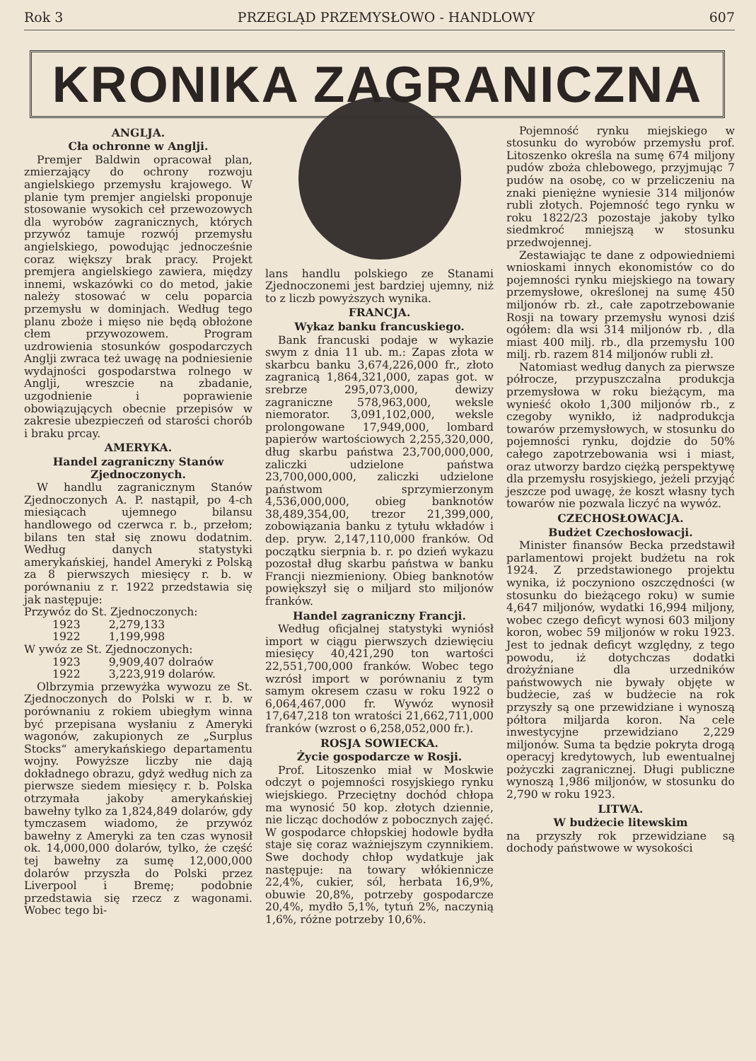Rok 3 PRZEGLĄD PRZEMYSŁOWO - HANDLOWY 607
KRONIKA ZAGRANICZNA
ANGLJA.
Cła ochronne w Anglji.
Premjer Baldwin opracował plan, zmierzający do ochrony rozwoju angielskiego przemysłu krajowego. W planie tym premjer angielski proponuje stosowanie wysokich ceł przewozowych dla wyrobów zagranicznych, których przywóz tamuje rozwój przemysłu angielskiego, powodując jednocześnie coraz większy brak pracy. Projekt premjera angielskiego zawiera, między innemi, wskazówki co do metod, jakie należy stosować w celu poparcia przemysłu w dominjach. Według tego planu zboże i mięso nie będą obłożone cłem przywozowem. Program uzdrowienia stosunków gospodarczych Anglji zwraca też uwagę na podniesienie wydajności gospodarstwa rolnego w Anglji, wreszcie na zbadanie, uzgodnienie i poprawienie obowiązujących obecnie przepisów w zakresie ubezpieczeń od starości chorób i braku prcay.
AMERYKA.
Handel zagraniczny Stanów Zjednoczonych.
W handlu zagranicznym Stanów Zjednoczonych A. P. nastąpił, po 4-ch miesiącach ujemnego bilansu handlowego od czerwca r. b., przełom; bilans ten stał się znowu dodatnim. Według danych statystyki amerykańskiej, handel Ameryki z Polską za 8 pierwszych miesięcy r. b. w porównaniu z r. 1922 przedstawia się jak następuje:
Przywóz do St. Zjednoczonych:
1923 2,279,133
1922 1,199,998
W ywóz ze St. Zjednoczonych:
1923 9,909,407 dolraów
1922 3,223,919 dolarów.
Olbrzymia przewyżka wywozu ze St. Zjednoczonych do Polski w r. b. w porównaniu z rokiem ubiegłym winna być przepisana wysłaniu z Ameryki wagonów, zakupionych ze „Surplus Stocks“ amerykańskiego departamentu wojny. Powyższe liczby nie dają dokładnego obrazu, gdyż według nich za pierwsze siedem miesięcy r. b. Polska otrzymała jakoby amerykańskiej bawełny tylko za 1,824,849 dolarów, gdy tymczasem wiadomo, że przywóz bawełny z Ameryki za ten czas wynosił ok. 14,000,000 dolarów, tylko, że część tej bawełny za sumę 12,000,000 dolarów przyszła do Polski przez Liverpool i Bremę; podobnie przedstawia się rzecz z wagonami. Wobec tego bi-
lans handlu polskiego ze Stanami Zjednoczonemi jest bardziej ujemny, niż to z liczb powyższych wynika.
FRANCJA.
Wykaz banku francuskiego.
Bank francuski podaje w wykazie swym z dnia 11 ub. m.: Zapas złota w skarbcu banku 3,674,226,000 fr., złoto zagranicą 1,864,321,000, zapas got. w srebrze 295,073,000, dewizy zagraniczne 578,963,000, weksle niemorator. 3,091,102,000, weksle prolongowane 17,949,000, lombard papierów wartościowych 2,255,320,000, dług skarbu państwa 23,700,000,000, zaliczki udzielone państwa 23,700,000,000, zaliczki udzielone państwom sprzymierzonym 4,536,000,000, obieg banknotów 38,489,354,00, trezor 21,399,000, zobowiązania banku z tytułu wkładów i dep. pryw. 2,147,110,000 franków. Od początku sierpnia b. r. po dzień wykazu pozostał dług skarbu państwa w banku Francji niezmieniony. Obieg banknotów powiększył się o miljard sto miljonów franków.
Handel zagraniczny Francji.
Według oficjalnej statystyki wyniósł import w ciągu pierwszych dziewięciu miesięcy 40,421,290 ton wartości 22,551,700,000 franków. Wobec tego wzrósł import w porównaniu z tym samym okresem czasu w roku 1922 o 6,064,467,000 fr. Wywóz wynosił 17,647,218 ton wratości 21,662,711,000 franków (wzrost o 6,258,052,000 fr.).
ROSJA SOWIECKA.
Życie gospodarcze w Rosji.
Prof. Litoszenko miał w Moskwie odczyt o pojemności rosyjskiego rynku wiejskiego. Przeciętny dochód chłopa ma wynosić 50 kop. złotych dziennie, nie licząc dochodów z pobocznych zajęć. W gospodarce chłopskiej hodowle bydła staje się coraz ważniejszym czynnikiem. Swe dochody chłop wydatkuje jak następuje: na towary włókiennicze 22,4%, cukier, sól, herbata 16,9%, obuwie 20,8%, potrzeby gospodarcze 20,4%, mydło 5,1%, tytuń 2%, naczynią 1,6%, różne potrzeby 10,6%.
Pojemność rynku miejskiego w stosunku do wyrobów przemysłu prof. Litoszenko określa na sumę 674 miljony pudów zboża chlebowego, przyjmując 7 pudów na osobę, co w przeliczeniu na znaki pieniężne wyniesie 314 miljonów rubli złotych. Pojemność tego rynku w roku 1822/23 pozostaje jakoby tylko siedmkroć mniejszą w stosunku przedwojennej.
Zestawiając te dane z odpowiedniemi wnioskami innych ekonomistów co do pojemności rynku miejskiego na towary przemysłowe, określonej na sumę 450 miljonów rb. zł., całe zapotrzebowanie Rosji na towary przemysłu wynosi dziś ogółem: dla wsi 314 miljonów rb. , dla miast 400 milj. rb., dla przemysłu 100 milj. rb. razem 814 miljonów rubli zł.
Natomiast według danych za pierwsze półrocze, przypuszczalna produkcja przemysłowa w roku bieżącym, ma wynieść około 1,300 miljonów rb., z czegoby wynikło, iż nadprodukcja towarów przemysłowych, w stosunku do pojemności rynku, dojdzie do 50% całego zapotrzebowania wsi i miast, oraz utworzy bardzo ciężką perspektywę dla przemysłu rosyjskiego, jeżeli przyjąć jeszcze pod uwagę, że koszt własny tych towarów nie pozwala liczyć na wywóz.
CZECHOSŁOWACJA.
Budżet Czechosłowacji.
Minister finansów Becka przedstawił parlamentowi projekt budżetu na rok 1924. Z przedstawionego projektu wynika, iż poczyniono oszczędności (w stosunku do bieżącego roku) w sumie 4,647 miljonów, wydatki 16,994 miljony, wobec czego deficyt wynosi 603 miljony koron, wobec 59 miljonów w roku 1923. Jest to jednak deficyt względny, z tego powodu, iż dotychczas dodatki drożyźniane dla urzedników państwowych nie bywały objęte w budżecie, zaś w budżecie na rok przyszły są one przewidziane i wynoszą półtora miljarda koron. Na cele inwestycyjne przewidziano 2,229 miljonów. Suma ta będzie pokryta drogą operacyj kredytowych, lub ewentualnej pożyczki zagranicznej. Długi publiczne wynoszą 1,986 miljonów, w stosunku do 2,790 w roku 1923.
LITWA.
W budżecie litewskim
na przyszły rok przewidziane są dochody państwowe w wysokości